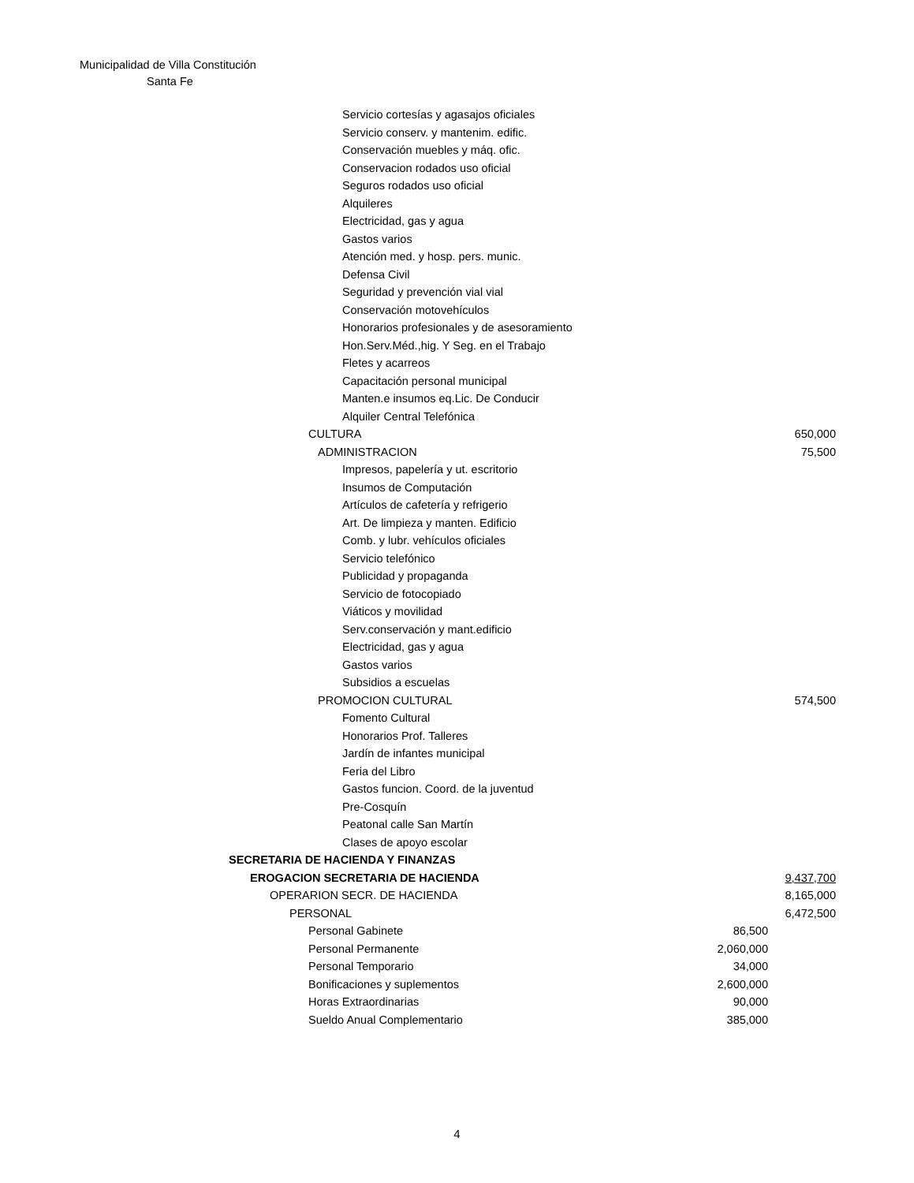Municipalidad de Villa Constitución
Santa Fe
| Servicio cortesías y agasajos oficiales | | |
| Servicio conserv. y mantenim. edific. | | |
| Conservación muebles y máq. ofic. | | |
| Conservacion rodados uso oficial | | |
| Seguros rodados uso oficial | | |
| Alquileres | | |
| Electricidad, gas y agua | | |
| Gastos varios | | |
| Atención med. y hosp. pers. munic. | | |
| Defensa Civil | | |
| Seguridad y prevención vial vial | | |
| Conservación motovehículos | | |
| Honorarios profesionales y de asesoramiento | | |
| Hon.Serv.Méd.,hig. Y Seg. en el Trabajo | | |
| Fletes y acarreos | | |
| Capacitación personal municipal | | |
| Manten.e insumos eq.Lic. De Conducir | | |
| Alquiler Central Telefónica | | |
| CULTURA | | 650,000 |
| ADMINISTRACION | | 75,500 |
| Impresos, papelería y ut. escritorio | | |
| Insumos de Computación | | |
| Artículos de cafetería y refrigerio | | |
| Art. De limpieza y manten. Edificio | | |
| Comb. y lubr. vehículos oficiales | | |
| Servicio telefónico | | |
| Publicidad y propaganda | | |
| Servicio de fotocopiado | | |
| Viáticos y movilidad | | |
| Serv.conservación y mant.edificio | | |
| Electricidad, gas y agua | | |
| Gastos varios | | |
| Subsidios a escuelas | | |
| PROMOCION CULTURAL | | 574,500 |
| Fomento Cultural | | |
| Honorarios Prof. Talleres | | |
| Jardín de infantes municipal | | |
| Feria del Libro | | |
| Gastos funcion. Coord. de la juventud | | |
| Pre-Cosquín | | |
| Peatonal calle San Martín | | |
| Clases de apoyo escolar | | |
| SECRETARIA DE HACIENDA Y FINANZAS | | |
| EROGACION SECRETARIA DE HACIENDA | | 9,437,700 |
| OPERARION SECR. DE HACIENDA | | 8,165,000 |
| PERSONAL | | 6,472,500 |
| Personal Gabinete | 86,500 | |
| Personal Permanente | 2,060,000 | |
| Personal Temporario | 34,000 | |
| Bonificaciones y suplementos | 2,600,000 | |
| Horas Extraordinarias | 90,000 | |
| Sueldo Anual Complementario | 385,000 | |
4